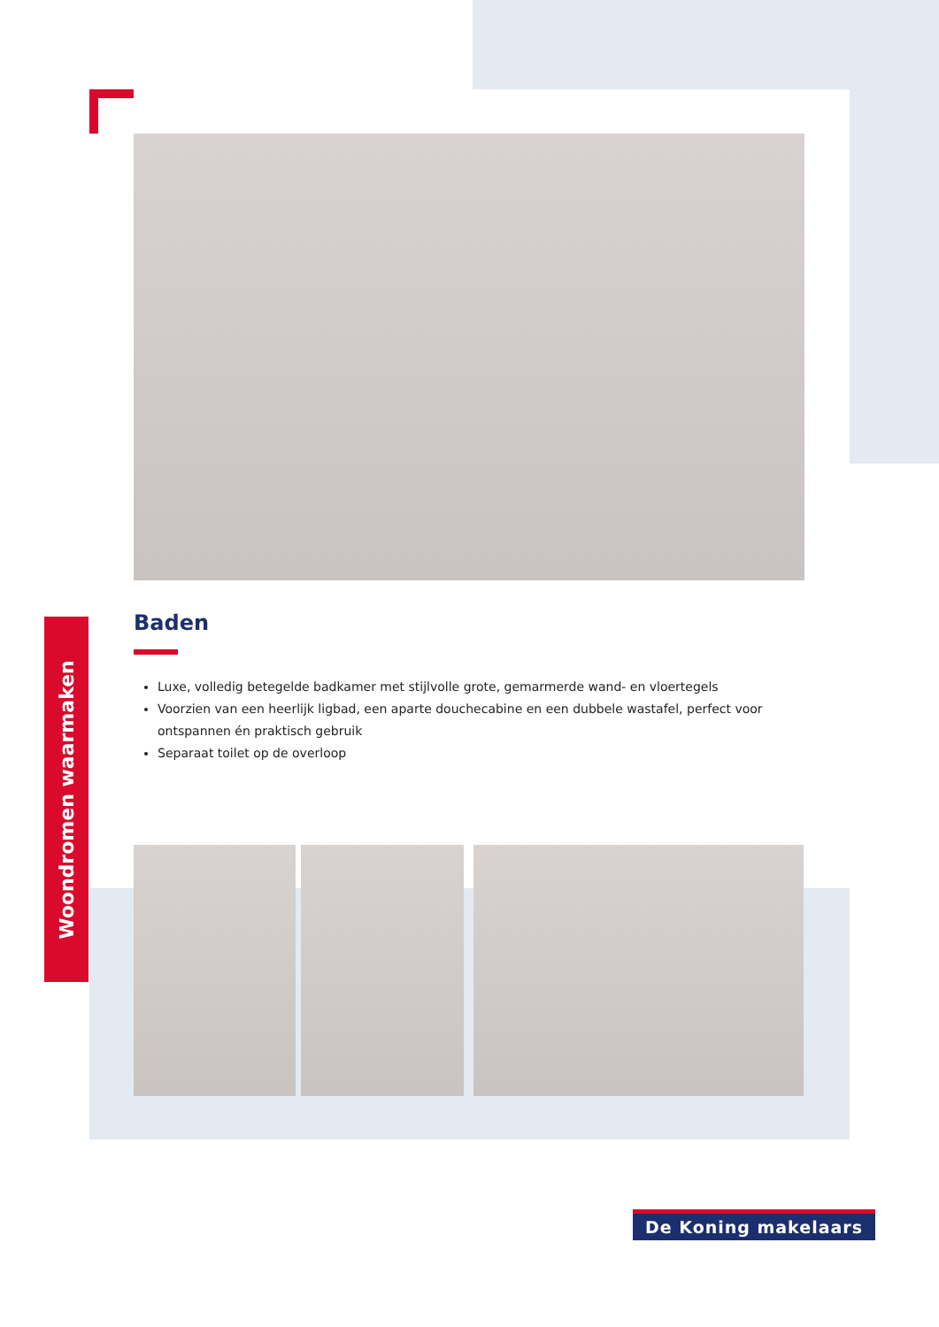Woondromen waarmaken
Baden
Luxe, volledig betegelde badkamer met stijlvolle grote, gemarmerde wand- en vloertegels
Voorzien van een heerlijk ligbad, een aparte douchecabine en een dubbele wastafel, perfect voor ontspannen én praktisch gebruik
Separaat toilet op de overloop
De Koning makelaars